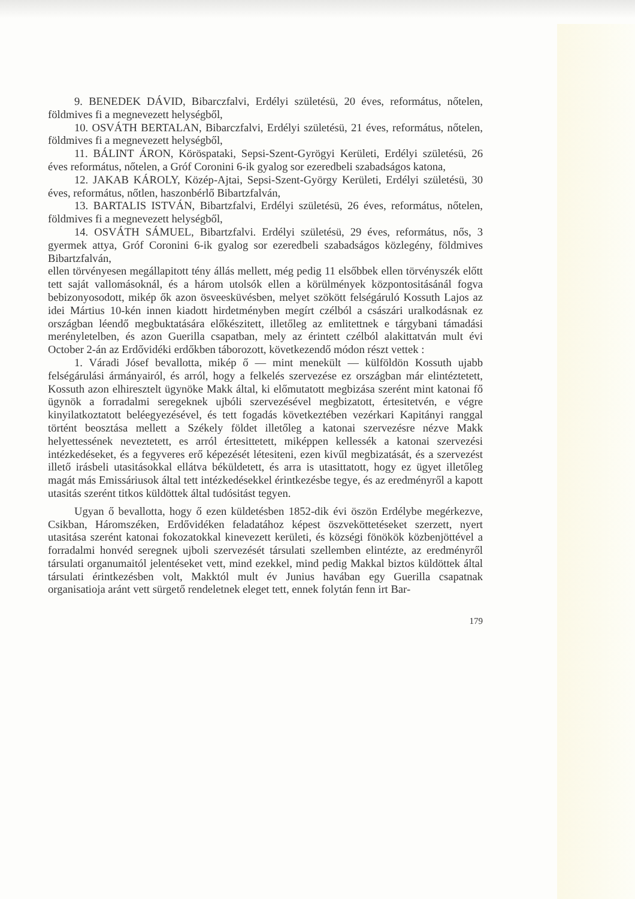9. BENEDEK DÁVID, Bibarczfalvi, Erdélyi születésü, 20 éves, református, nőtelen, földmives fi a megnevezett helységből,
10. OSVÁTH BERTALAN, Bibarczfalvi, Erdélyi születésü, 21 éves, református, nőtelen, földmives fi a megnevezett helységből,
11. BÁLINT ÁRON, Köröspataki, Sepsi-Szent-Gyrögyi Kerületi, Erdélyi születésü, 26 éves református, nőtelen, a Gróf Coronini 6-ik gyalog sor ezeredbeli szabadságos katona,
12. JAKAB KÁROLY, Közép-Ajtai, Sepsi-Szent-György Kerületi, Erdélyi születésü, 30 éves, református, nőtlen, haszonbérlő Bibartzfalván,
13. BARTALIS ISTVÁN, Bibartzfalvi, Erdélyi születésü, 26 éves, református, nőtelen, földmives fi a megnevezett helységből,
14. OSVÁTH SÁMUEL, Bibartzfalvi. Erdélyi születésü, 29 éves, református, nős, 3 gyermek attya, Gróf Coronini 6-ik gyalog sor ezeredbeli szabadságos közlegény, földmives Bibartzfalván,
ellen törvényesen megállapitott tény állás mellett, még pedig 11 elsőbbek ellen törvényszék előtt tett saját vallomásoknál, és a három utolsók ellen a körülmények központositásánál fogva bebizonyosodott, mikép ők azon ösveesküvésben, melyet szökött felségáruló Kossuth Lajos az idei Mártius 10-kén innen kiadott hirdetményben megírt czélból a császári uralkodásnak ez országban léendő megbuktatására előkészitett, illetőleg az emlitettnek e tárgybani támadási merényletelben, és azon Guerilla csapatban, mely az érintett czélból alakittatván mult évi October 2-án az Erdővidéki erdőkben táborozott, következendő módon részt vettek :
1. Váradi Jósef bevallotta, mikép ő — mint menekült — külföldön Kossuth ujabb felségárulási ármányairól, és arról, hogy a felkelés szervezése ez országban már elintéztetett, Kossuth azon elhiresztelt ügynöke Makk által, ki előmutatott megbizása szerént mint katonai fő ügynök a forradalmi seregeknek ujbóli szervezésével megbizatott, értesitetvén, e végre kinyilatkoztatott beléegyezésével, és tett fogadás következtében vezérkari Kapitányi ranggal történt beosztása mellett a Székely földet illetőleg a katonai szervezésre nézve Makk helyettessének neveztetett, es arról értesittetett, miképpen kellessék a katonai szervezési intézkedéseket, és a fegyveres erő képezését létesiteni, ezen kivűl megbizatását, és a szervezést illető irásbeli utasitásokkal ellátva béküldetett, és arra is utasittatott, hogy ez ügyet illetőleg magát más Emissáriusok által tett intézkedésekkel érintkezésbe tegye, és az eredményről a kapott utasitás szerént titkos küldöttek által tudósitást tegyen.
Ugyan ő bevallotta, hogy ő ezen küldetésben 1852-dik évi öszön Erdélybe megérkezve, Csikban, Háromszéken, Erdővidéken feladatához képest öszveköttetéseket szerzett, nyert utasitása szerént katonai fokozatokkal kinevezett kerületi, és községi fönökök közbenjöttével a forradalmi honvéd seregnek ujboli szervezését társulati szellemben elintézte, az eredményről társulati organumaitól jelentéseket vett, mind ezekkel, mind pedig Makkal biztos küldöttek által társulati érintkezésben volt, Makktól mult év Junius havában egy Guerilla csapatnak organisatioja aránt vett sürgető rendeletnek eleget tett, ennek folytán fenn irt Bar-
179